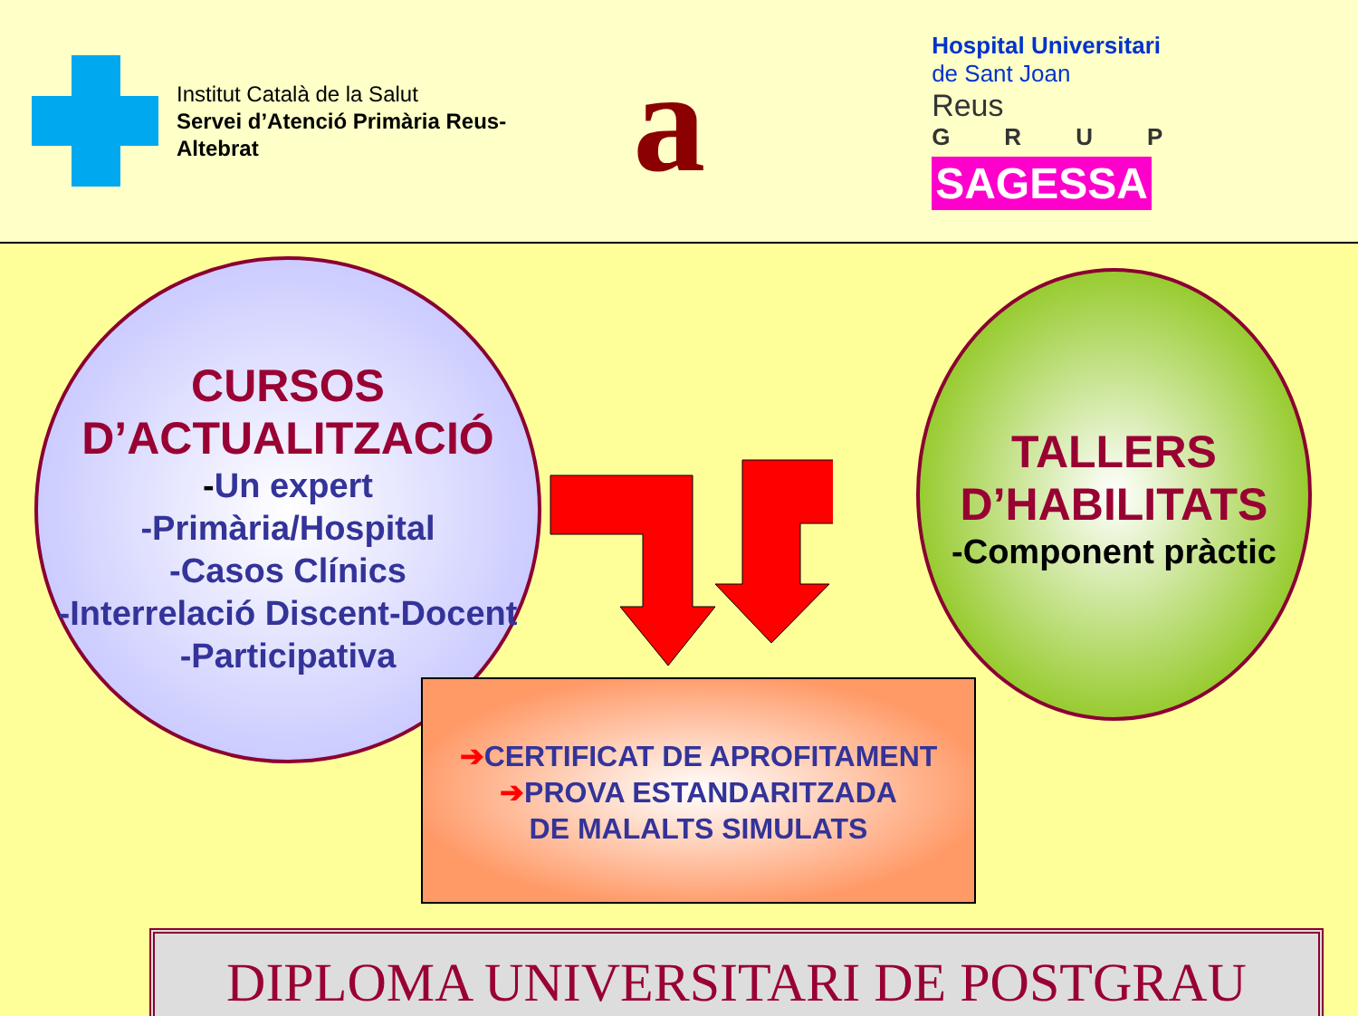Institut Català de la Salut
Servei d’Atenció Primària Reus-
Altebrat
a
Hospital Universitari
de Sant Joan
Reus
GRUP
SAGESSA
CURSOS
D’ACTUALITZACIÓ
-Un expert
-Primària/Hospital
-Casos Clínics
-Interrelació Discent-Docent
-Participativa
TALLERS
D’HABILITATS
-Component pràctic
➔CERTIFICAT DE APROFITAMENT
➔PROVA ESTANDARITZADA
DE MALALTS SIMULATS
DIPLOMA UNIVERSITARI DE POSTGRAU